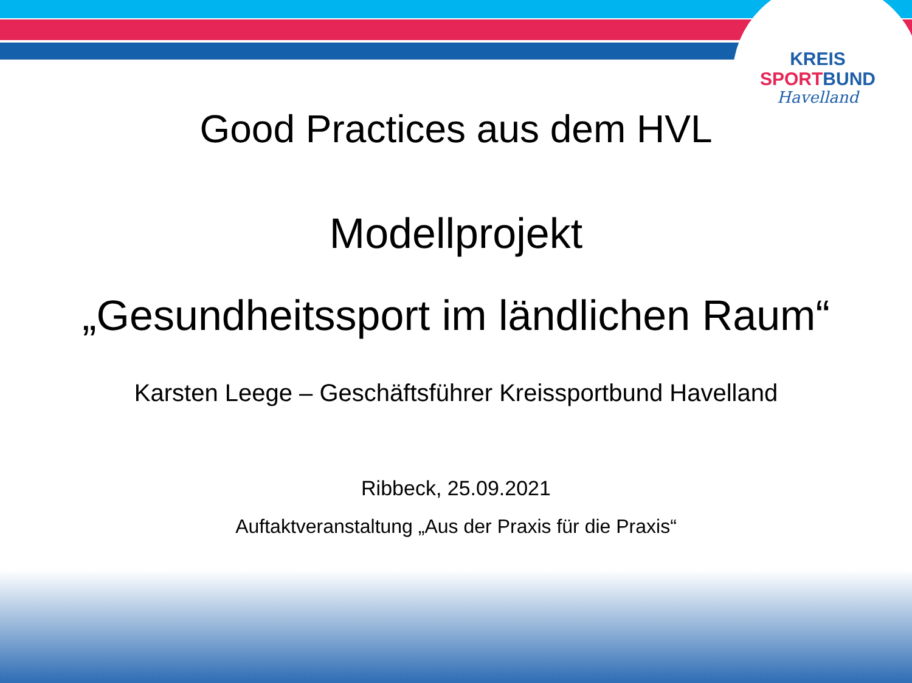KREIS
SPORT BUND
Havelland
Good Practices aus dem HVL
Modellprojekt
„Gesundheitssport im ländlichen Raum“
Karsten Leege – Geschäftsführer Kreissportbund Havelland
Ribbeck, 25.09.2021
Auftaktveranstaltung „Aus der Praxis für die Praxis“